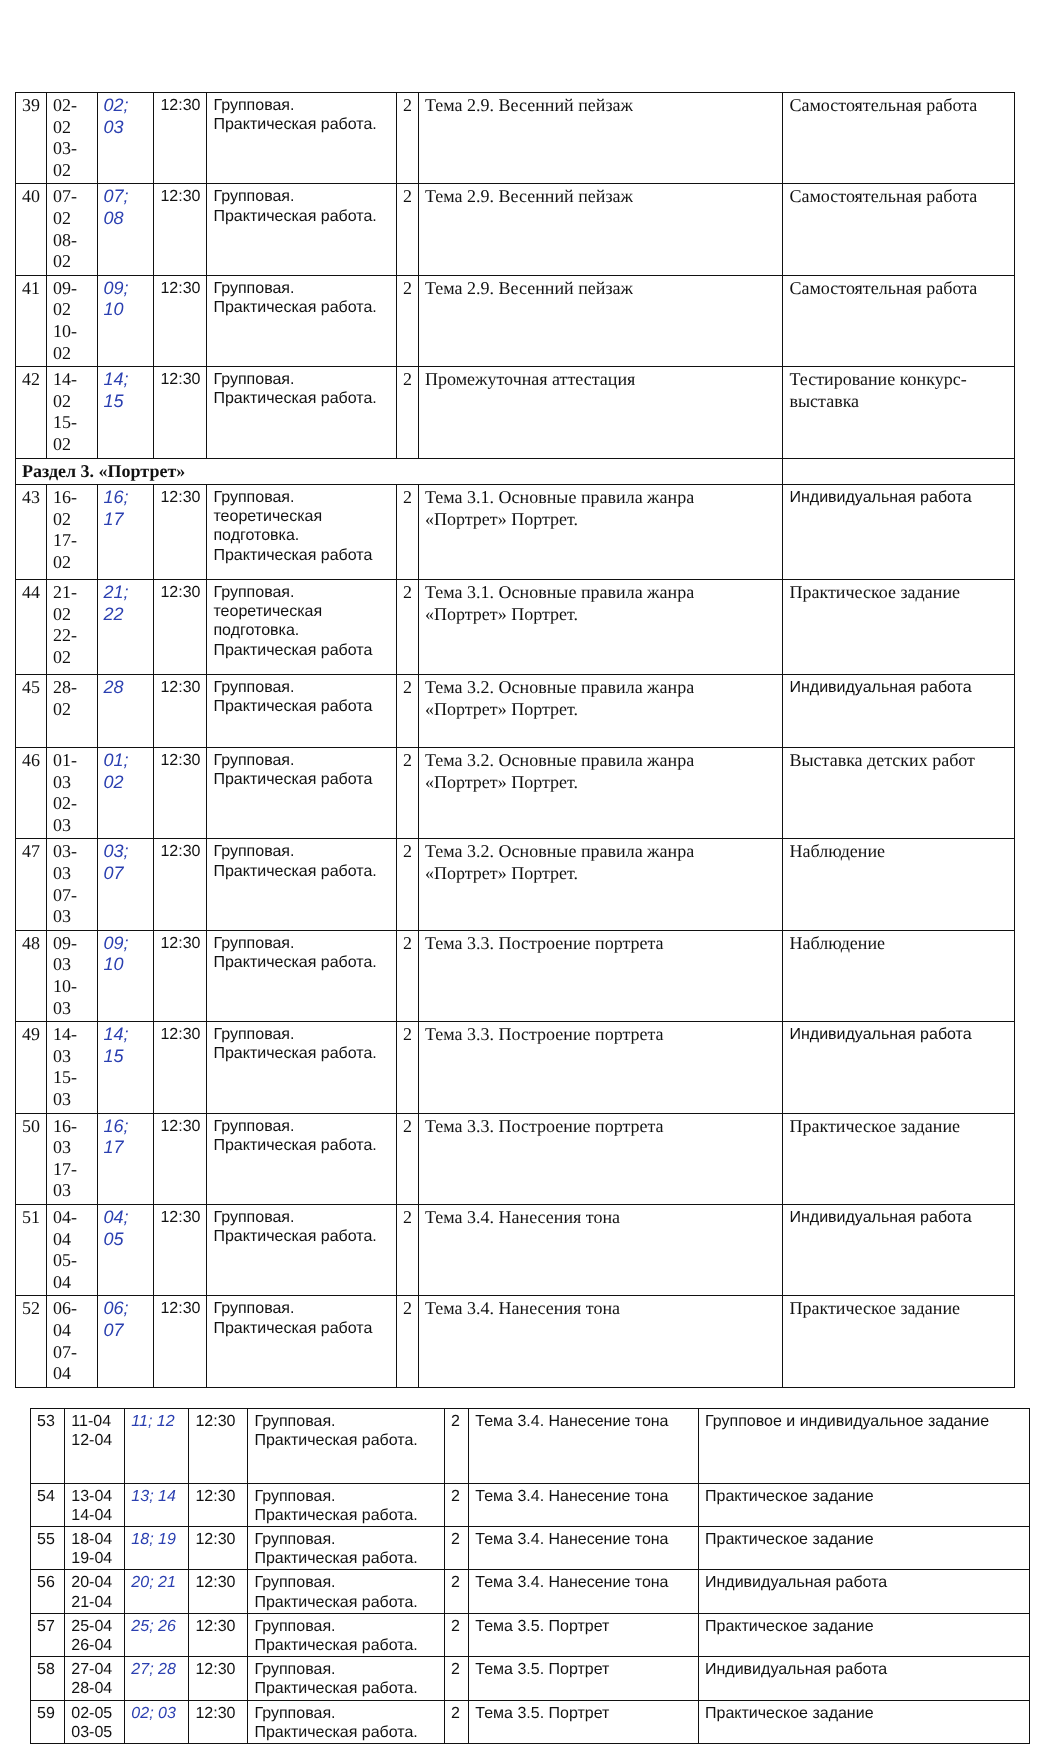| 39 | 02-02 03-02 | 02; 03 | 12:30 | Групповая. Практическая работа. | 2 | Тема 2.9. Весенний пейзаж | Самостоятельная работа |
| 40 | 07-02 08-02 | 07; 08 | 12:30 | Групповая. Практическая работа. | 2 | Тема 2.9. Весенний пейзаж | Самостоятельная работа |
| 41 | 09-02 10-02 | 09; 10 | 12:30 | Групповая. Практическая работа. | 2 | Тема 2.9. Весенний пейзаж | Самостоятельная работа |
| 42 | 14-02 15-02 | 14; 15 | 12:30 | Групповая. Практическая работа. | 2 | Промежуточная аттестация | Тестирование конкурс-выставка |
| Раздел 3. «Портрет» | | | | | | | |
| 43 | 16-02 17-02 | 16; 17 | 12:30 | Групповая. теоретическая подготовка. Практическая работа | 2 | Тема 3.1. Основные правила жанра «Портрет» Портрет. | Индивидуальная работа |
| 44 | 21-02 22-02 | 21; 22 | 12:30 | Групповая. теоретическая подготовка. Практическая работа | 2 | Тема 3.1. Основные правила жанра «Портрет» Портрет. | Практическое задание |
| 45 | 28-02 | 28 | 12:30 | Групповая. Практическая работа | 2 | Тема 3.2. Основные правила жанра «Портрет» Портрет. | Индивидуальная работа |
| 46 | 01-03 02-03 | 01; 02 | 12:30 | Групповая. Практическая работа | 2 | Тема 3.2. Основные правила жанра «Портрет» Портрет. | Выставка детских работ |
| 47 | 03-03 07-03 | 03; 07 | 12:30 | Групповая. Практическая работа. | 2 | Тема 3.2. Основные правила жанра «Портрет» Портрет. | Наблюдение |
| 48 | 09-03 10-03 | 09; 10 | 12:30 | Групповая. Практическая работа. | 2 | Тема 3.3. Построение портрета | Наблюдение |
| 49 | 14-03 15-03 | 14; 15 | 12:30 | Групповая. Практическая работа. | 2 | Тема 3.3. Построение портрета | Индивидуальная работа |
| 50 | 16-03 17-03 | 16; 17 | 12:30 | Групповая. Практическая работа. | 2 | Тема 3.3. Построение портрета | Практическое задание |
| 51 | 04-04 05-04 | 04; 05 | 12:30 | Групповая. Практическая работа. | 2 | Тема 3.4. Нанесения тона | Индивидуальная работа |
| 52 | 06-04 07-04 | 06; 07 | 12:30 | Групповая. Практическая работа | 2 | Тема 3.4. Нанесения тона | Практическое задание |
| 53 | 11-04 12-04 | 11; 12 | 12:30 | Групповая. Практическая работа. | 2 | Тема 3.4. Нанесение тона | Групповое и индивидуальное задание |
| 54 | 13-04 14-04 | 13; 14 | 12:30 | Групповая. Практическая работа. | 2 | Тема 3.4. Нанесение тона | Практическое задание |
| 55 | 18-04 19-04 | 18; 19 | 12:30 | Групповая. Практическая работа. | 2 | Тема 3.4. Нанесение тона | Практическое задание |
| 56 | 20-04 21-04 | 20; 21 | 12:30 | Групповая. Практическая работа. | 2 | Тема 3.4. Нанесение тона | Индивидуальная работа |
| 57 | 25-04 26-04 | 25; 26 | 12:30 | Групповая. Практическая работа. | 2 | Тема 3.5. Портрет | Практическое задание |
| 58 | 27-04 28-04 | 27; 28 | 12:30 | Групповая. Практическая работа. | 2 | Тема 3.5. Портрет | Индивидуальная работа |
| 59 | 02-05 03-05 | 02; 03 | 12:30 | Групповая. Практическая работа. | 2 | Тема 3.5. Портрет | Практическое задание |